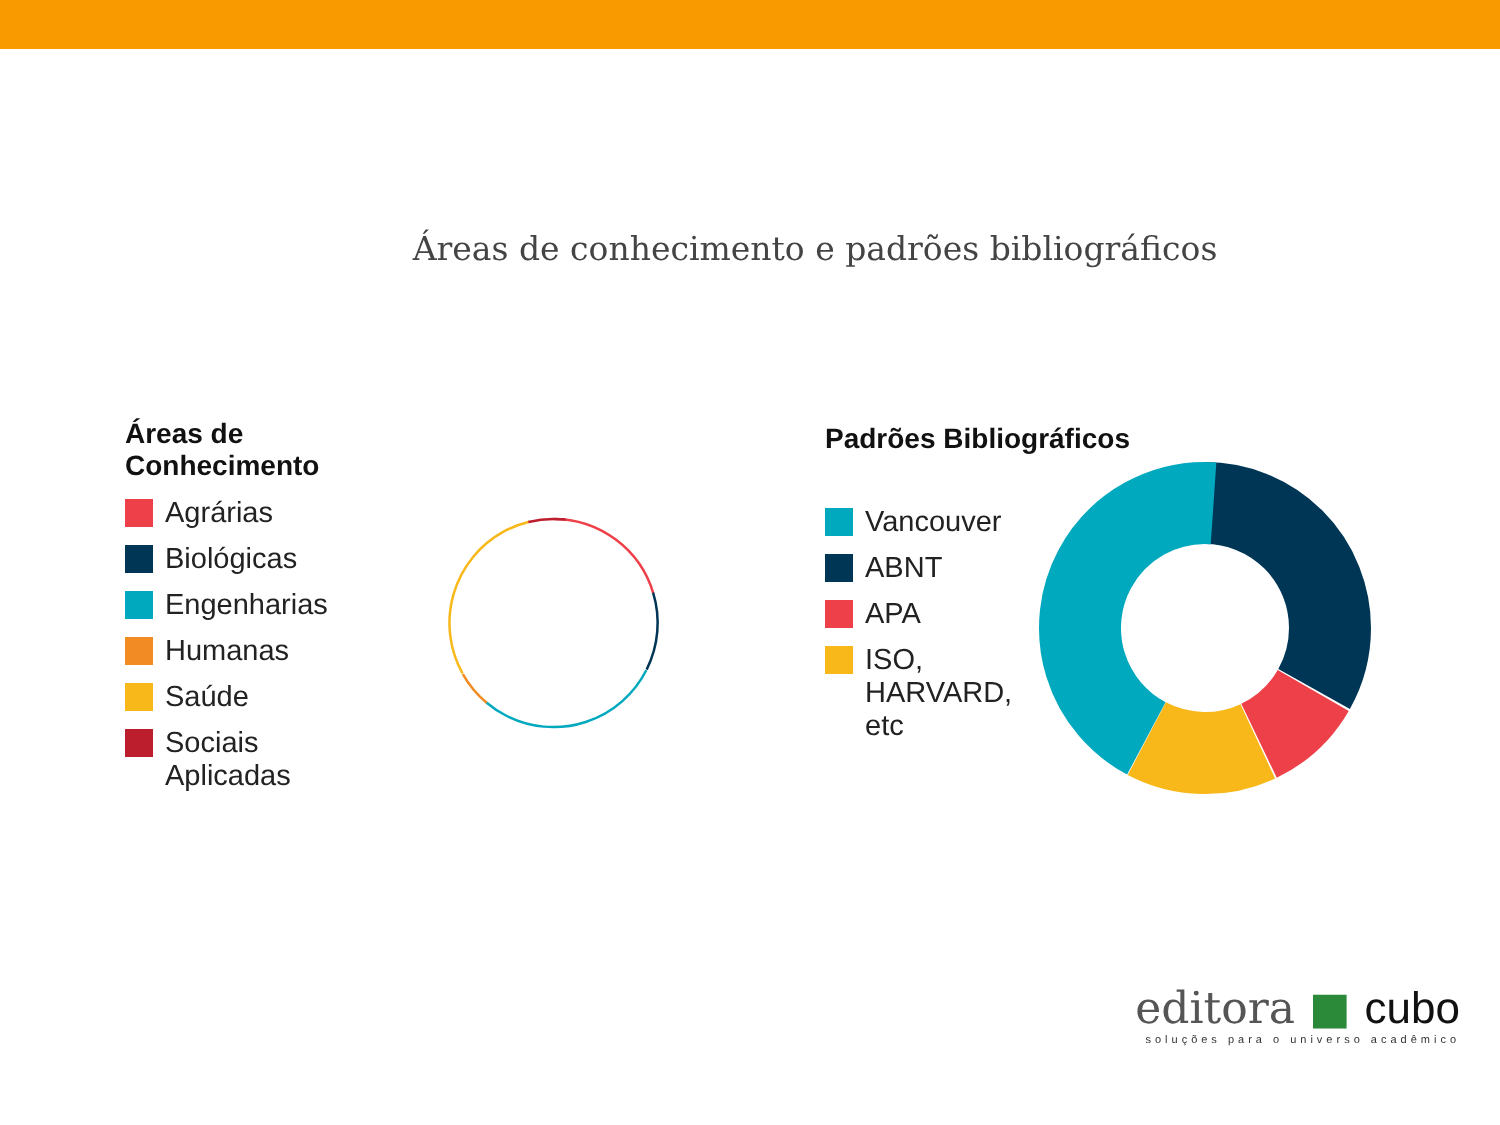Áreas de conhecimento e padrões bibliográficos
Áreas de Conhecimento
Agrárias
Biológicas
Engenharias
Humanas
Saúde
Sociais
Aplicadas
Padrões Bibliográficos
Vancouver
ABNT
APA
ISO,
HARVARD,
etc
editora ■ cubo
soluções para o universo acadêmico